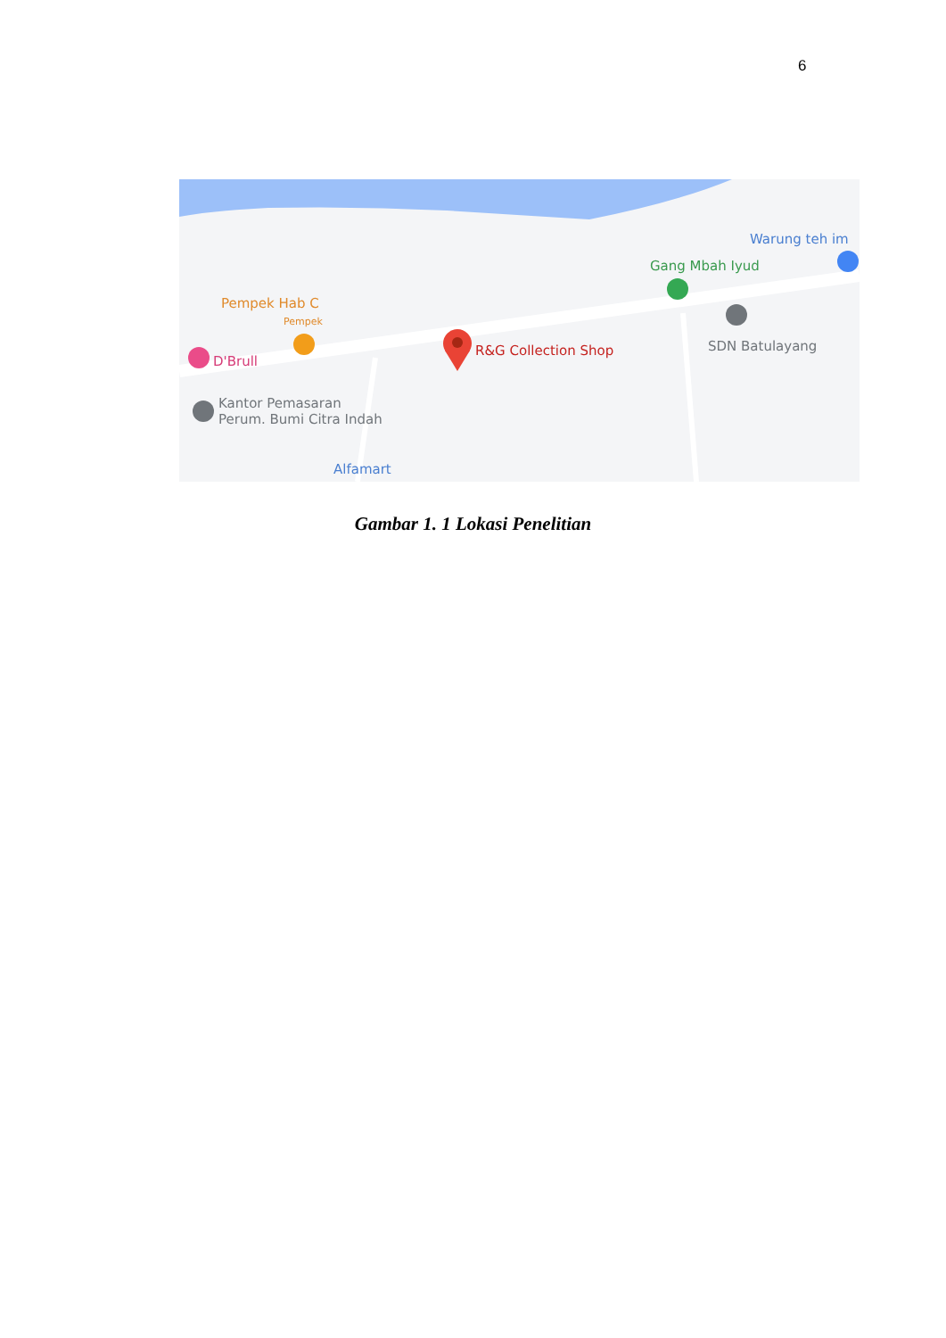6
Warung teh im
Gang Mbah Iyud
Pempek Hab C
Pempek
R&G Collection Shop SDN Batulayang
D'Brull
Kantor Pemasaran
Perum. Bumi Citra Indah
Alfamart
Gambar 1. 1 Lokasi Penelitian